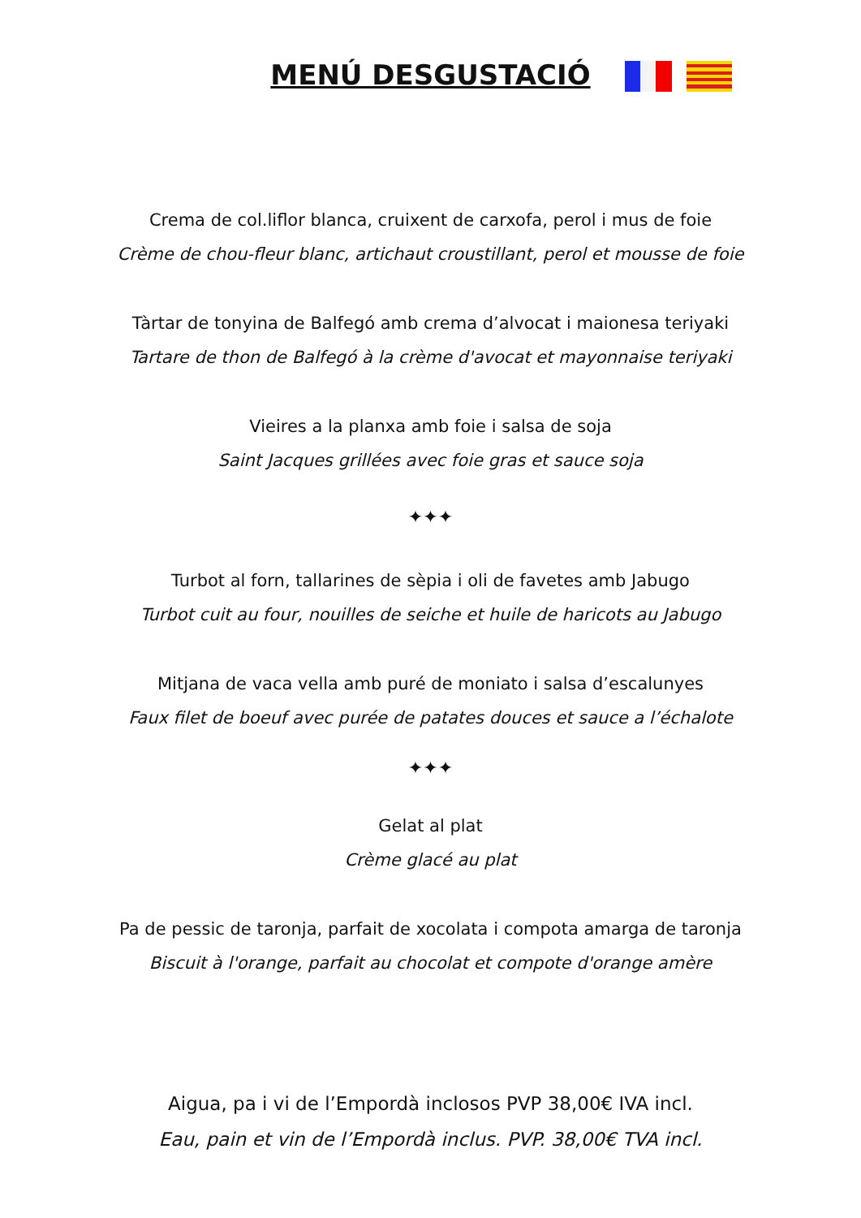MENÚ DESGUSTACIÓ
Crema de col.liflor blanca, cruixent de carxofa, perol i mus de foie
Crème de chou-fleur blanc, artichaut croustillant, perol et mousse de foie
Tàrtar de tonyina de Balfegó amb crema d’alvocat i maionesa teriyaki
Tartare de thon de Balfegó à la crème d'avocat et mayonnaise teriyaki
Vieires a la planxa amb foie i salsa de soja
Saint Jacques grillées avec foie gras et sauce soja
✦✦✦
Turbot al forn, tallarines de sèpia i oli de favetes amb Jabugo
Turbot cuit au four, nouilles de seiche et huile de haricots au Jabugo
Mitjana de vaca vella amb puré de moniato i salsa d’escalunyes
Faux filet de boeuf avec purée de patates douces et sauce a l’échalote
✦✦✦
Gelat al plat
Crème glacé au plat
Pa de pessic de taronja, parfait de xocolata i compota amarga de taronja
Biscuit à l'orange, parfait au chocolat et compote d'orange amère
Aigua, pa i vi de l’Empordà inclosos PVP 38,00€ IVA incl.
Eau, pain et vin de l’Empordà inclus. PVP. 38,00€ TVA incl.